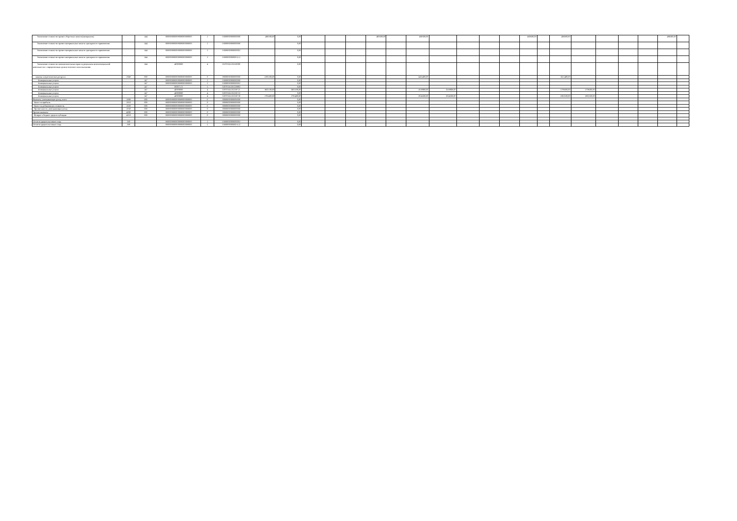| Увеличение стоимости прочих оборотных запасов(материалов) | | 244 | 0000000000000000000000000 | 2 | 03000000000000000 | 469300,00 | 0,00 | | | | 469300,00 | | 469300,00 | | | | | 469300,00 | | 469300,00 | | | | | 469300,00 | |
| Увеличение стоимости прочих материальных запасов однократного применения | | 244 | 0000000000000000000000000 | 2 | 03000000000000000 | | 0,00 | | | | | | | | | | | | | | | | | | | |
| Увеличение стоимости прочих материальных запасов однократного применения | | 244 | 0000000000000000000000000 | 2 | 03000000000000002 | | 0,00 | | | | | | | | | | | | | | | | | | | |
| Увеличение стоимости прочих материальных запасов однократного применения | | 244 | 0000000000000000000000000 | 2 | 03000000000003131 | | 0,00 | | | | | | | | | | | | | | | | | | | |
| Увеличение стоимости неисключительных прав на результаты интеллектуальной деятельности с определенным сроком полезного использования | | 244 | 40000000 | 4 | 01070161103530000 | | 0,00 | | | | | | | | | | | | | | | | | | | |
| закупка энергетических ресурсов | 2660 | 000 | 0000000000000000000000000 | 0 | 00000000000000000 | 3385500,00 | 0,00 | | | | | | 3463400,00 | | | | | | | 3611400,00 | | | | | | |
| Коммунальные услуги | | 247 | 0000000000000000000000000 | 2 | 03000000000000000 | | 0,00 | | | | | | | | | | | | | | | | | | | |
| Коммунальные услуги | | 247 | 0000000000000000000000000 | 2 | 03000000000000002 | | 0,00 | | | | | | | | | | | | | | | | | | | |
| Коммунальные услуги | | 247 | 00007121 | 5 | 02070161202239983 | | 0,00 | | | | | | | | | | | | | | | | | | | |
| Коммунальные услуги | | 247 | 40000000 | 4 | 02070161102239721 | 1602100,00 | 1602100,00 | | | | | | 1638900,00 | 1638900,00 | | | | | | 1709300,00 | 1709300,00 | | | | | |
| Коммунальные услуги | | 247 | 40000000 | 4 | 02070161102239722 | | 0,00 | | | | | | | | | | | | | | | | | | | |
| Коммунальные услуги | | 247 | 40000000 | 4 | 02070161102239730 | 1783400,00 | 1783400,00 | | | | | | 1824500,00 | 1824500,00 | | | | | | 1902100,00 | 1902100,00 | | | | | |
| Выплаты, уменьшающие доход, всего | 3000 | 000 | 0000000000000000000000000 | 0 | 00000000000000000 | | 0,00 | | | | | | | | | | | | | | | | | | | |
| Налог на прибыль | 3010 | 000 | 0000000000000000000000000 | 0 | 00000000000000000 | | 0,00 | | | | | | | | | | | | | | | | | | | |
| Налог на добавленную стоимость | 3020 | 000 | 0000000000000000000000000 | 0 | 00000000000000000 | | 0,00 | | | | | | | | | | | | | | | | | | | |
| Прочие налоги, уменьшающие доход | 3030 | 000 | 0000000000000000000000000 | 0 | 00000000000000000 | | 0,00 | | | | | | | | | | | | | | | | | | | |
| Прочие выплаты | 4000 | 000 | 0000000000000000000000000 | 0 | 00000000000000000 | | 0,00 | | | | | | | | | | | | | | | | | | | |
| Возврат в бюджет средств субсидии | 4010 | 000 | 0000000000000000000000000 | 0 | 00000000000000000 | | 0,00 | | | | | | | | | | | | | | | | | | | |
| Остаток средств на начало года | 500 | | 0000000000000000000000000 | 2 | 03000000000000002 | | 0,00 | | | | | | | | | | | | | | | | | | | |
| Остаток средств на начало года | 500 | | 0000000000000000000000000 | 2 | 03000000000003132 | | 0,00 | | | | | | | | | | | | | | | | | | | |